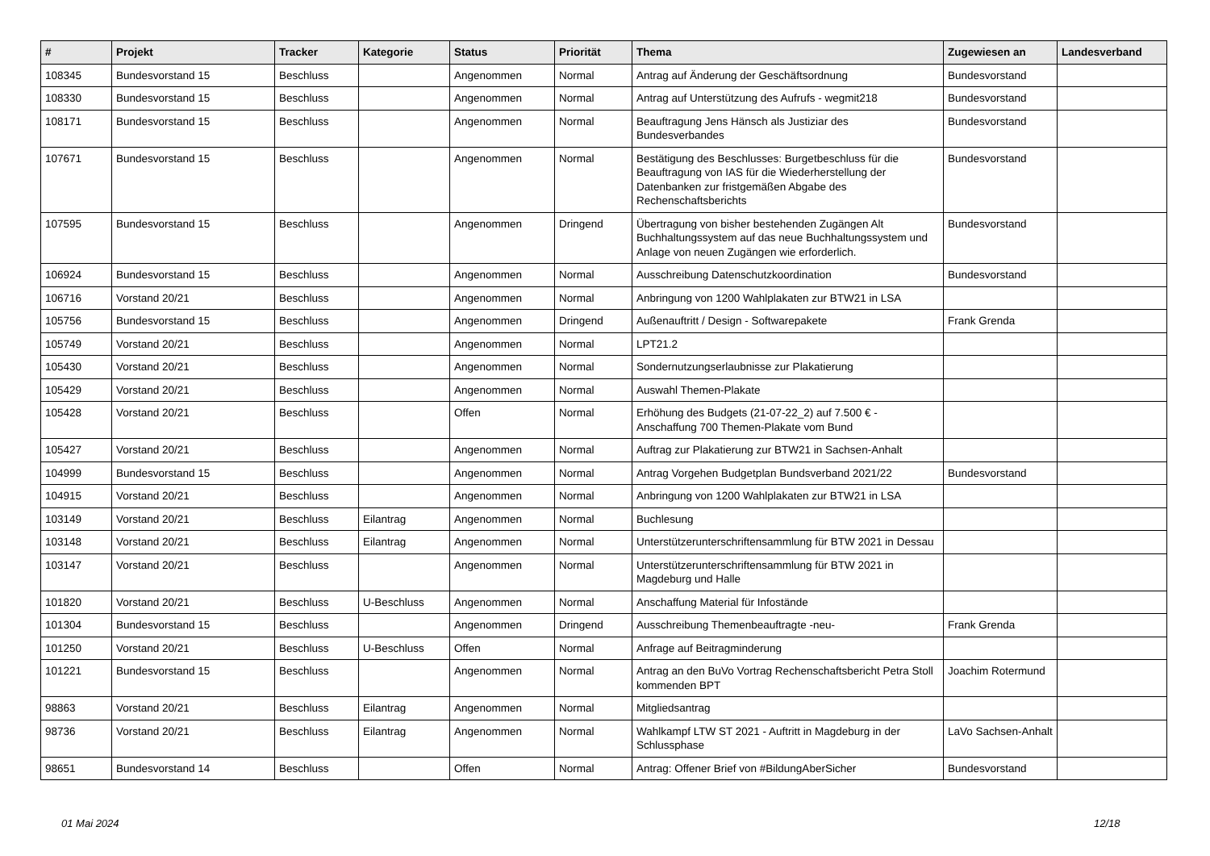| # | Projekt | Tracker | Kategorie | Status | Priorität | Thema | Zugewiesen an | Landesverband |
| --- | --- | --- | --- | --- | --- | --- | --- | --- |
| 108345 | Bundesvorstand 15 | Beschluss | | Angenommen | Normal | Antrag auf Änderung der Geschäftsordnung | Bundesvorstand | |
| 108330 | Bundesvorstand 15 | Beschluss | | Angenommen | Normal | Antrag auf Unterstützung des Aufrufs - wegmit218 | Bundesvorstand | |
| 108171 | Bundesvorstand 15 | Beschluss | | Angenommen | Normal | Beauftragung Jens Hänsch als Justiziar des Bundesverbandes | Bundesvorstand | |
| 107671 | Bundesvorstand 15 | Beschluss | | Angenommen | Normal | Bestätigung des Beschlusses: Burgetbeschluss für die Beauftragung von IAS für die Wiederherstellung der Datenbanken zur fristgemäßen Abgabe des Rechenschaftsberichts | Bundesvorstand | |
| 107595 | Bundesvorstand 15 | Beschluss | | Angenommen | Dringend | Übertragung von bisher bestehenden Zugängen Alt Buchhaltungssystem auf das neue Buchhaltungssystem und Anlage von neuen Zugängen wie erforderlich. | Bundesvorstand | |
| 106924 | Bundesvorstand 15 | Beschluss | | Angenommen | Normal | Ausschreibung Datenschutzkoordination | Bundesvorstand | |
| 106716 | Vorstand 20/21 | Beschluss | | Angenommen | Normal | Anbringung von 1200 Wahlplakaten zur BTW21 in LSA | | |
| 105756 | Bundesvorstand 15 | Beschluss | | Angenommen | Dringend | Außenauftritt / Design - Softwarepakete | Frank Grenda | |
| 105749 | Vorstand 20/21 | Beschluss | | Angenommen | Normal | LPT21.2 | | |
| 105430 | Vorstand 20/21 | Beschluss | | Angenommen | Normal | Sondernutzungserlaubnisse zur Plakatierung | | |
| 105429 | Vorstand 20/21 | Beschluss | | Angenommen | Normal | Auswahl Themen-Plakate | | |
| 105428 | Vorstand 20/21 | Beschluss | | Offen | Normal | Erhöhung des Budgets (21-07-22_2) auf 7.500 € - Anschaffung 700 Themen-Plakate vom Bund | | |
| 105427 | Vorstand 20/21 | Beschluss | | Angenommen | Normal | Auftrag zur Plakatierung zur BTW21 in Sachsen-Anhalt | | |
| 104999 | Bundesvorstand 15 | Beschluss | | Angenommen | Normal | Antrag Vorgehen Budgetplan Bundsverband 2021/22 | Bundesvorstand | |
| 104915 | Vorstand 20/21 | Beschluss | | Angenommen | Normal | Anbringung von 1200 Wahlplakaten zur BTW21 in LSA | | |
| 103149 | Vorstand 20/21 | Beschluss | Eilantrag | Angenommen | Normal | Buchlesung | | |
| 103148 | Vorstand 20/21 | Beschluss | Eilantrag | Angenommen | Normal | Unterstützerunterschriftensammlung für BTW 2021 in Dessau | | |
| 103147 | Vorstand 20/21 | Beschluss | | Angenommen | Normal | Unterstützerunterschriftensammlung für BTW 2021 in Magdeburg und Halle | | |
| 101820 | Vorstand 20/21 | Beschluss | U-Beschluss | Angenommen | Normal | Anschaffung Material für Infostände | | |
| 101304 | Bundesvorstand 15 | Beschluss | | Angenommen | Dringend | Ausschreibung Themenbeauftragte -neu- | Frank Grenda | |
| 101250 | Vorstand 20/21 | Beschluss | U-Beschluss | Offen | Normal | Anfrage auf Beitragminderung | | |
| 101221 | Bundesvorstand 15 | Beschluss | | Angenommen | Normal | Antrag an den BuVo Vortrag Rechenschaftsbericht Petra Stoll kommenden BPT | Joachim Rotermund | |
| 98863 | Vorstand 20/21 | Beschluss | Eilantrag | Angenommen | Normal | Mitgliedsantrag | | |
| 98736 | Vorstand 20/21 | Beschluss | Eilantrag | Angenommen | Normal | Wahlkampf LTW ST 2021 - Auftritt in Magdeburg in der Schlussphase | LaVo Sachsen-Anhalt | |
| 98651 | Bundesvorstand 14 | Beschluss | | Offen | Normal | Antrag: Offener Brief von #BildungAberSicher | Bundesvorstand | |
01 Mai 2024 12/18